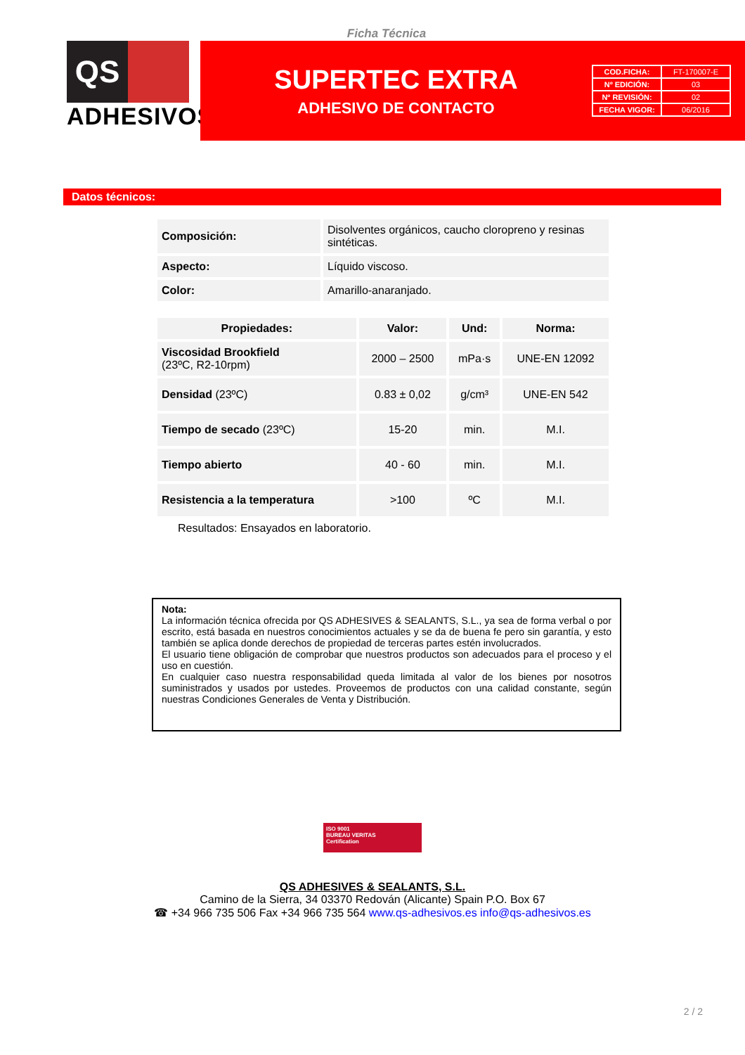Ficha Técnica
QS
ADHESIVOS<sup>®</sup>
SUPERTEC EXTRA
ADHESIVO DE CONTACTO
| COD.FICHA: | FT-170007-E |
| Nº EDICIÓN: | 03 |
| Nº REVISIÓN: | 02 |
| FECHA VIGOR: | 06/2016 |
Datos técnicos:
| Composición: | Disolventes orgánicos, caucho cloropreno y resinas sintéticas. |
| Aspecto: | Líquido viscoso. |
| Color: | Amarillo-anaranjado. |
| Propiedades: | Valor: | Und: | Norma: |
| --- | --- | --- | --- |
| Viscosidad Brookfield (23ºC, R2-10rpm) | 2000 – 2500 | mPa·s | UNE-EN 12092 |
| Densidad (23ºC) | 0.83 ± 0,02 | g/cm³ | UNE-EN 542 |
| Tiempo de secado (23ºC) | 15-20 | min. | M.I. |
| Tiempo abierto | 40 - 60 | min. | M.I. |
| Resistencia a la temperatura | >100 | ºC | M.I. |
Resultados: Ensayados en laboratorio.
Nota:
La información técnica ofrecida por QS ADHESIVES & SEALANTS, S.L., ya sea de forma verbal o por escrito, está basada en nuestros conocimientos actuales y se da de buena fe pero sin garantía, y esto también se aplica donde derechos de propiedad de terceras partes estén involucrados.
El usuario tiene obligación de comprobar que nuestros productos son adecuados para el proceso y el uso en cuestión.
En cualquier caso nuestra responsabilidad queda limitada al valor de los bienes por nosotros suministrados y usados por ustedes. Proveemos de productos con una calidad constante, según nuestras Condiciones Generales de Venta y Distribución.
ISO 9001
BUREAU VERITAS
Certification
QS ADHESIVES & SEALANTS, S.L.
Camino de la Sierra, 34 03370 Redován (Alicante) Spain P.O. Box 67
☎ +34 966 735 506 Fax +34 966 735 564 www.qs-adhesivos.es info@qs-adhesivos.es
2 / 2